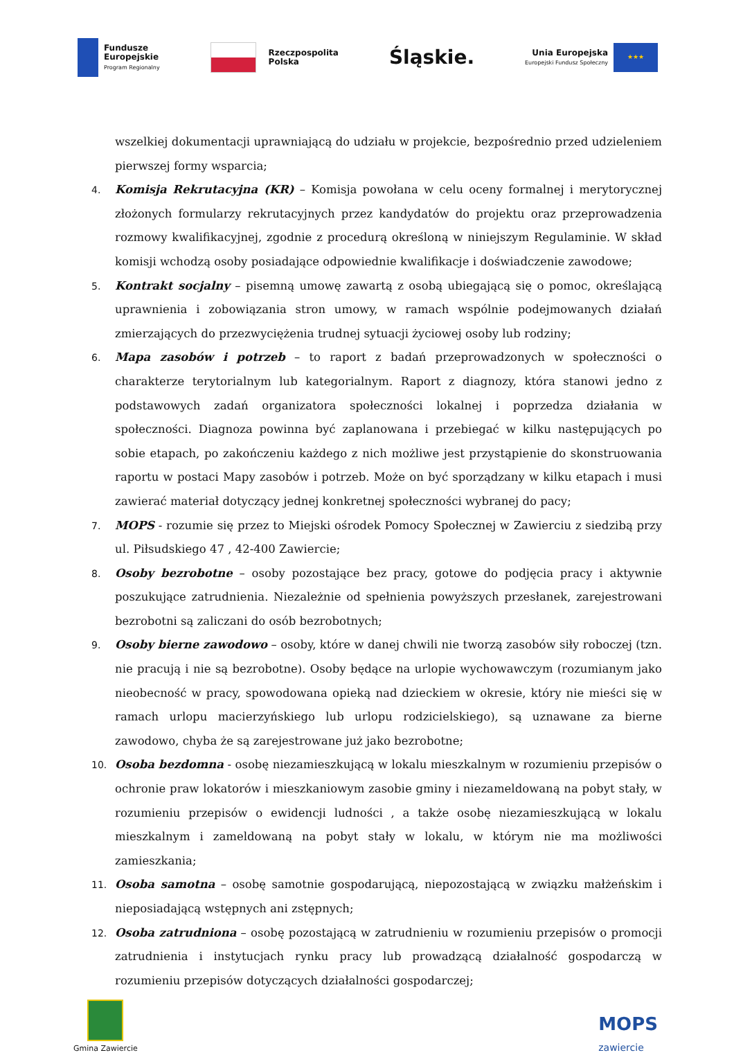Fundusze
Europejskie
Program Regionalny
Rzeczpospolita
Polska
Śląskie.
Unia Europejska
Europejski Fundusz Społeczny
★★★
wszelkiej dokumentacji uprawniającą do udziału w projekcie, bezpośrednio przed udzieleniem pierwszej formy wsparcia;
4. Komisja Rekrutacyjna (KR) – Komisja powołana w celu oceny formalnej i merytorycznej złożonych formularzy rekrutacyjnych przez kandydatów do projektu oraz przeprowadzenia rozmowy kwalifikacyjnej, zgodnie z procedurą określoną w niniejszym Regulaminie. W skład komisji wchodzą osoby posiadające odpowiednie kwalifikacje i doświadczenie zawodowe;
5. Kontrakt socjalny – pisemną umowę zawartą z osobą ubiegającą się o pomoc, określającą uprawnienia i zobowiązania stron umowy, w ramach wspólnie podejmowanych działań zmierzających do przezwyciężenia trudnej sytuacji życiowej osoby lub rodziny;
6. Mapa zasobów i potrzeb – to raport z badań przeprowadzonych w społeczności o charakterze terytorialnym lub kategorialnym. Raport z diagnozy, która stanowi jedno z podstawowych zadań organizatora społeczności lokalnej i poprzedza działania w społeczności. Diagnoza powinna być zaplanowana i przebiegać w kilku następujących po sobie etapach, po zakończeniu każdego z nich możliwe jest przystąpienie do skonstruowania raportu w postaci Mapy zasobów i potrzeb. Może on być sporządzany w kilku etapach i musi zawierać materiał dotyczący jednej konkretnej społeczności wybranej do pacy;
7. MOPS - rozumie się przez to Miejski ośrodek Pomocy Społecznej w Zawierciu z siedzibą przy ul. Piłsudskiego 47 , 42-400 Zawiercie;
8. Osoby bezrobotne – osoby pozostające bez pracy, gotowe do podjęcia pracy i aktywnie poszukujące zatrudnienia. Niezależnie od spełnienia powyższych przesłanek, zarejestrowani bezrobotni są zaliczani do osób bezrobotnych;
9. Osoby bierne zawodowo – osoby, które w danej chwili nie tworzą zasobów siły roboczej (tzn. nie pracują i nie są bezrobotne). Osoby będące na urlopie wychowawczym (rozumianym jako nieobecność w pracy, spowodowana opieką nad dzieckiem w okresie, który nie mieści się w ramach urlopu macierzyńskiego lub urlopu rodzicielskiego), są uznawane za bierne zawodowo, chyba że są zarejestrowane już jako bezrobotne;
10. Osoba bezdomna - osobę niezamieszkującą w lokalu mieszkalnym w rozumieniu przepisów o ochronie praw lokatorów i mieszkaniowym zasobie gminy i niezameldowaną na pobyt stały, w rozumieniu przepisów o ewidencji ludności , a także osobę niezamieszkującą w lokalu mieszkalnym i zameldowaną na pobyt stały w lokalu, w którym nie ma możliwości zamieszkania;
11. Osoba samotna – osobę samotnie gospodarującą, niepozostającą w związku małżeńskim i nieposiadającą wstępnych ani zstępnych;
12. Osoba zatrudniona – osobę pozostającą w zatrudnieniu w rozumieniu przepisów o promocji zatrudnienia i instytucjach rynku pracy lub prowadzącą działalność gospodarczą w rozumieniu przepisów dotyczących działalności gospodarczej;
Gmina Zawiercie
MOPS
zawiercie